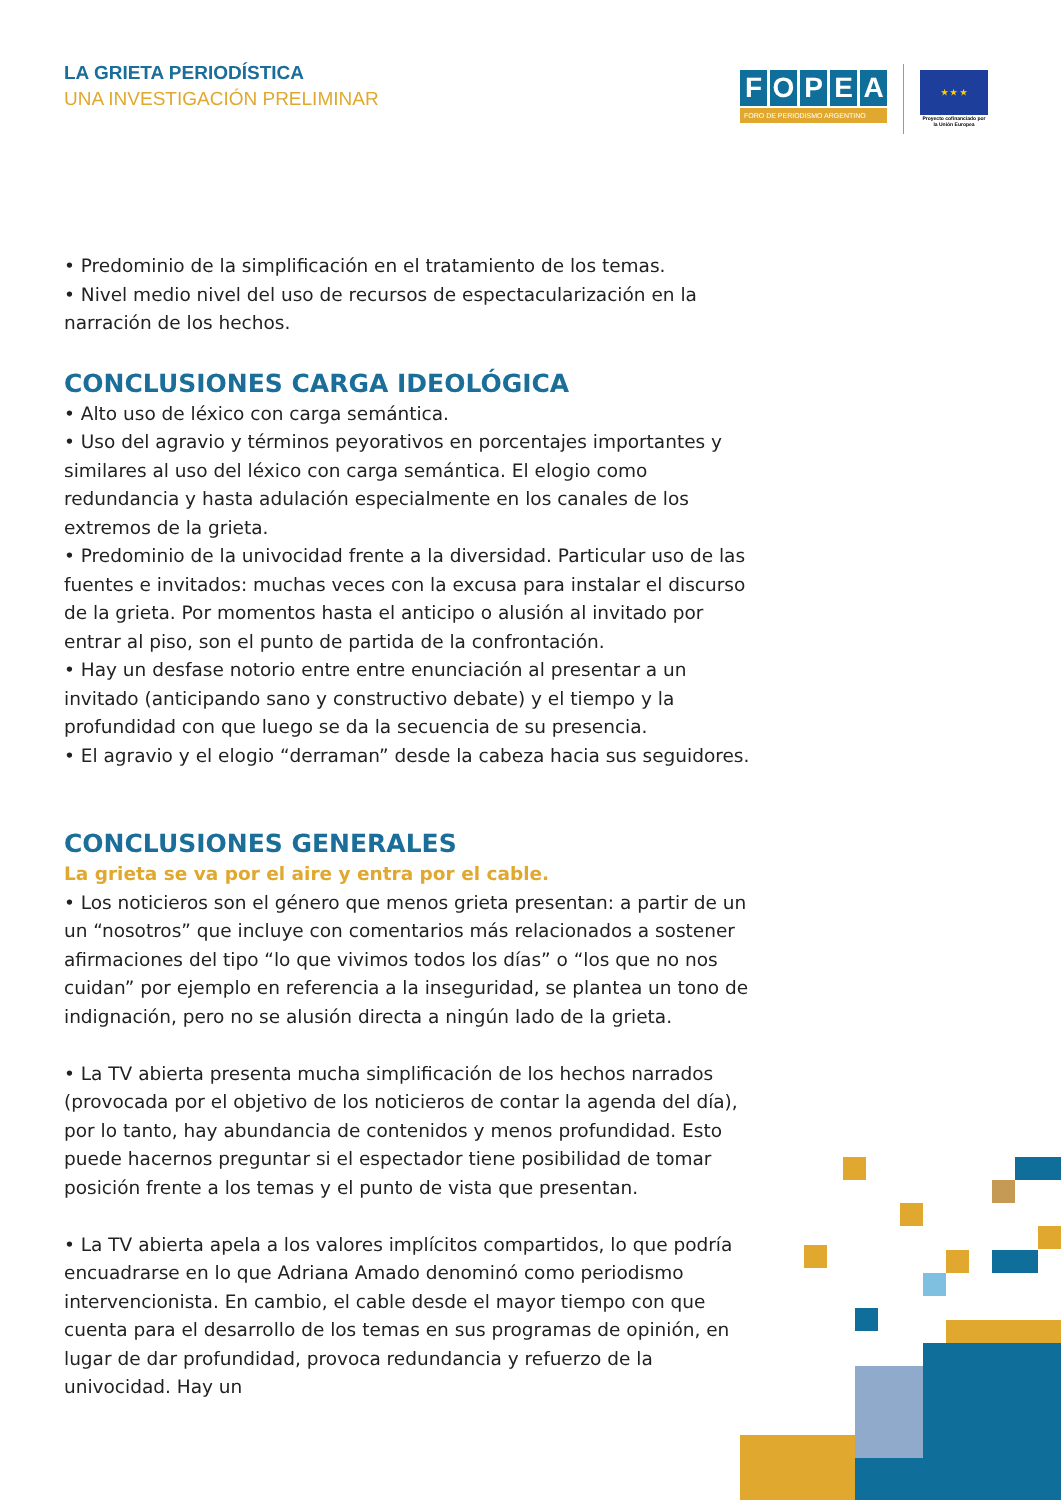LA GRIETA PERIODÍSTICA
UNA INVESTIGACIÓN PRELIMINAR
FOPEA
FORO DE PERIODISMO ARGENTINO
★ ★ ★
Proyecto cofinanciado por la Unión Europea
• Predominio de la simplificación en el tratamiento de los temas.
• Nivel medio nivel del uso de recursos de espectacularización en la narración de los hechos.
CONCLUSIONES CARGA IDEOLÓGICA
• Alto uso de léxico con carga semántica.
• Uso del agravio y términos peyorativos en porcentajes importantes y similares al uso del léxico con carga semántica. El elogio como redundancia y hasta adulación especialmente en los canales de los extremos de la grieta.
• Predominio de la univocidad frente a la diversidad. Particular uso de las fuentes e invitados: muchas veces con la excusa para instalar el discurso de la grieta. Por momentos hasta el anticipo o alusión al invitado por entrar al piso, son el punto de partida de la confrontación.
• Hay un desfase notorio entre entre enunciación al presentar a un invitado (anticipando sano y constructivo debate) y el tiempo y la profundidad con que luego se da la secuencia de su presencia.
• El agravio y el elogio “derraman” desde la cabeza hacia sus seguidores.
CONCLUSIONES GENERALES
La grieta se va por el aire y entra por el cable.
• Los noticieros son el género que menos grieta presentan: a partir de un un “nosotros” que incluye con comentarios más relacionados a sostener afirmaciones del tipo “lo que vivimos todos los días” o “los que no nos cuidan” por ejemplo en referencia a la inseguridad, se plantea un tono de indignación, pero no se alusión directa a ningún lado de la grieta.
• La TV abierta presenta mucha simplificación de los hechos narrados (provocada por el objetivo de los noticieros de contar la agenda del día), por lo tanto, hay abundancia de contenidos y menos profundidad. Esto puede hacernos preguntar si el espectador tiene posibilidad de tomar posición frente a los temas y el punto de vista que presentan.
• La TV abierta apela a los valores implícitos compartidos, lo que podría encuadrarse en lo que Adriana Amado denominó como periodismo intervencionista. En cambio, el cable desde el mayor tiempo con que cuenta para el desarrollo de los temas en sus programas de opinión, en lugar de dar profundidad, provoca redundancia y refuerzo de la univocidad. Hay un